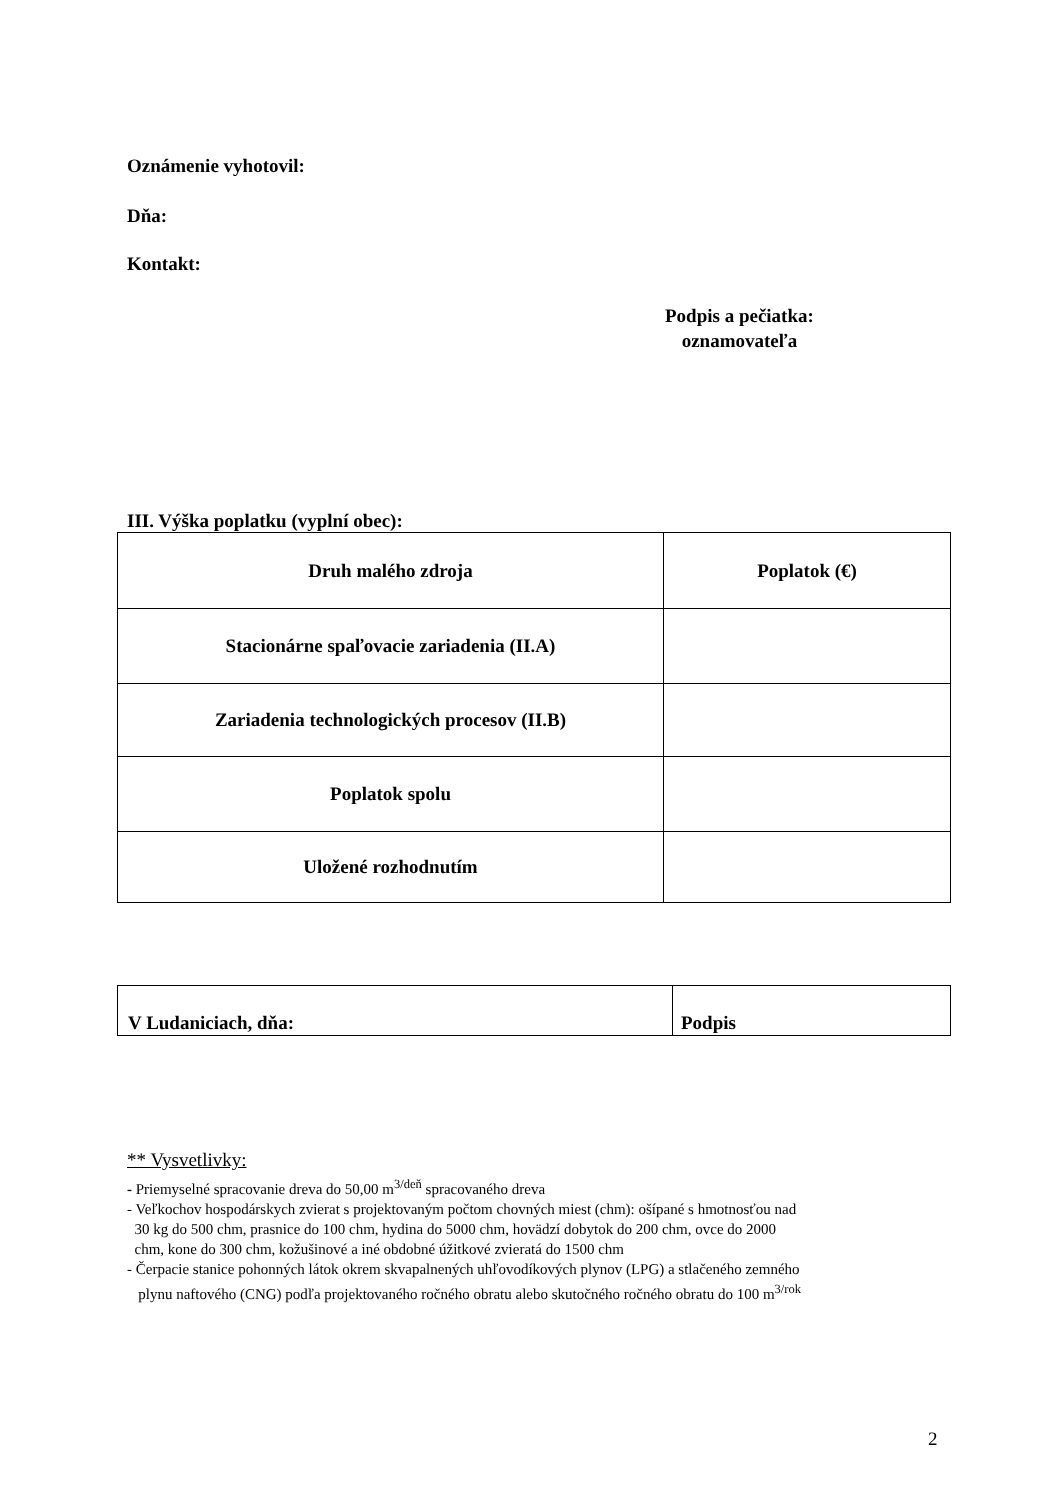Oznámenie vyhotovil:
Dňa:
Kontakt:
Podpis a pečiatka:
oznamovateľa
III. Výška poplatku (vyplní obec):
| Druh malého zdroja | Poplatok (€) |
| Stacionárne spaľovacie zariadenia (II.A) | |
| Zariadenia technologických procesov (II.B) | |
| Poplatok spolu | |
| Uložené rozhodnutím | |
| V Ludaniciach, dňa: | Podpis |
** Vysvetlivky:
- Priemyselné spracovanie dreva do 50,00 m<sup>3/deň</sup> spracovaného dreva
- Veľkochov hospodárskych zvierat s projektovaným počtom chovných miest (chm): ošípané s hmotnosťou nad
30 kg do 500 chm, prasnice do 100 chm, hydina do 5000 chm, hovädzí dobytok do 200 chm, ovce do 2000
chm, kone do 300 chm, kožušinové a iné obdobné úžitkové zvieratá do 1500 chm
- Čerpacie stanice pohonných látok okrem skvapalnených uhľovodíkových plynov (LPG) a stlačeného zemného
plynu naftového (CNG) podľa projektovaného ročného obratu alebo skutočného ročného obratu do 100 m<sup>3/rok</sup>
2